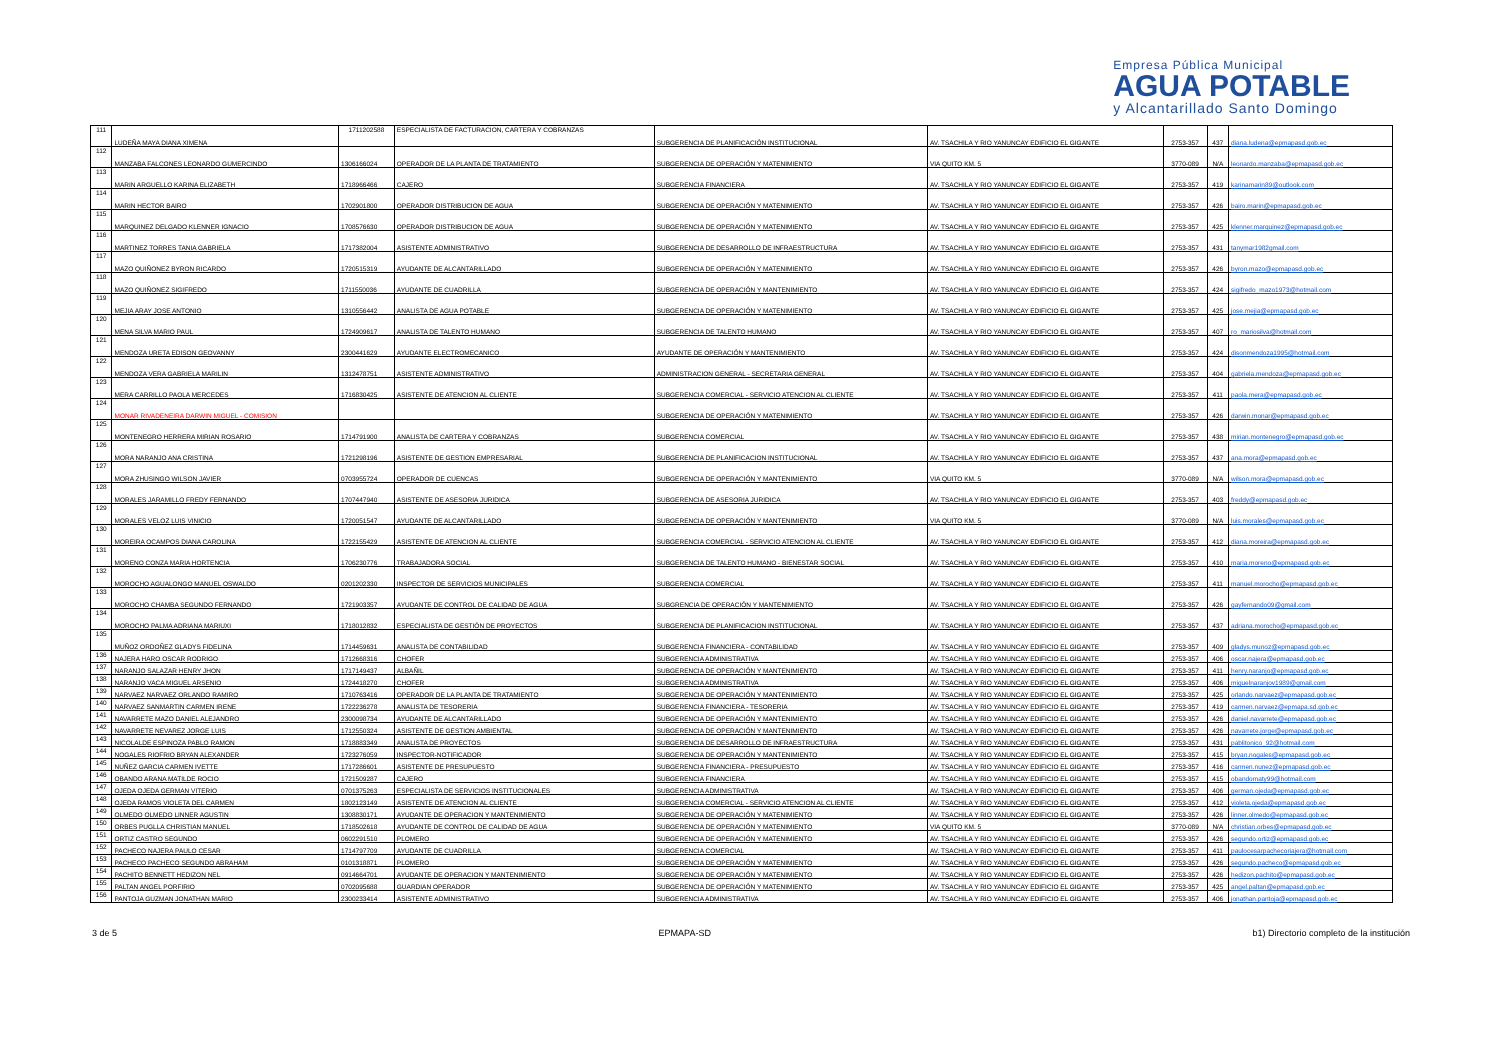Empresa Pública Municipal
AGUA POTABLE
y Alcantarillado Santo Domingo
| 111 | LUDEÑA MAYA DIANA XIMENA | 1711202588 | ESPECIALISTA DE FACTURACION, CARTERA Y COBRANZAS | SUBGERENCIA DE PLANIFICACIÓN INSTITUCIONAL | AV. TSACHILA Y RIO YANUNCAY EDIFICIO EL GIGANTE | 2753-357 | 437 | diana.ludena@epmapasd.gob.ec |
| 112 | MANZABA FALCONES LEONARDO GUMERCINDO | 1306166024 | OPERADOR DE LA PLANTA DE TRATAMIENTO | SUBGERENCIA DE OPERACIÓN Y MATENIMIENTO | VIA QUITO KM. 5 | 3770-089 | N/A | leonardo.manzaba@epmapasd.gob.ec |
| 113 | MARIN ARGUELLO KARINA ELIZABETH | 1718966466 | CAJERO | SUBGERENCIA FINANCIERA | AV. TSACHILA Y RIO YANUNCAY EDIFICIO EL GIGANTE | 2753-357 | 419 | karinamarin89@outlook.com |
| 114 | MARIN HECTOR BAIRO | 1702901800 | OPERADOR DISTRIBUCION DE AGUA | SUBGERENCIA DE OPERACIÓN Y MATENIMIENTO | AV. TSACHILA Y RIO YANUNCAY EDIFICIO EL GIGANTE | 2753-357 | 426 | bairo.marin@epmapasd.gob.ec |
| 115 | MARQUINEZ DELGADO KLENNER IGNACIO | 1708576630 | OPERADOR DISTRIBUCION DE AGUA | SUBGERENCIA DE OPERACIÓN Y MATENIMIENTO | AV. TSACHILA Y RIO YANUNCAY EDIFICIO EL GIGANTE | 2753-357 | 425 | klenner.marquinez@epmapasd.gob.ec |
| 116 | MARTINEZ TORRES TANIA GABRIELA | 1717382004 | ASISTENTE ADMINISTRATIVO | SUBGERENCIA DE DESARROLLO DE INFRAESTRUCTURA | AV. TSACHILA Y RIO YANUNCAY EDIFICIO EL GIGANTE | 2753-357 | 431 | tanymar1982gmail.com |
| 117 | MAZO QUIÑONEZ BYRON RICARDO | 1720515319 | AYUDANTE DE ALCANTARILLADO | SUBGERENCIA DE OPERACIÓN Y MATENIMIENTO | AV. TSACHILA Y RIO YANUNCAY EDIFICIO EL GIGANTE | 2753-357 | 426 | byron.mazo@epmapasd.gob.ec |
| 118 | MAZO QUIÑONEZ SIGIFREDO | 1711550036 | AYUDANTE DE CUADRILLA | SUBGERENCIA DE OPERACIÓN Y MANTENIMIENTO | AV. TSACHILA Y RIO YANUNCAY EDIFICIO EL GIGANTE | 2753-357 | 424 | sigifredo_mazo1973@hotmail.com |
| 119 | MEJIA ARAY JOSE ANTONIO | 1310556442 | ANALISTA DE AGUA POTABLE | SUBGERENCIA DE OPERACIÓN Y MATENIMIENTO | AV. TSACHILA Y RIO YANUNCAY EDIFICIO EL GIGANTE | 2753-357 | 425 | jose.mejia@epmapasd.gob.ec |
| 120 | MENA SILVA MARIO PAUL | 1724909617 | ANALISTA DE TALENTO HUMANO | SUBGERENCIA DE TALENTO HUMANO | AV. TSACHILA Y RIO YANUNCAY EDIFICIO EL GIGANTE | 2753-357 | 407 | ro_mariosilva@hotmail.com |
| 121 | MENDOZA URETA EDISON GEOVANNY | 2300441629 | AYUDANTE ELECTROMECANICO | AYUDANTE DE OPERACIÓN Y MANTENIMIENTO | AV. TSACHILA Y RIO YANUNCAY EDIFICIO EL GIGANTE | 2753-357 | 424 | disonmendoza1995@hotmail.com |
| 122 | MENDOZA VERA GABRIELA MARILIN | 1312478751 | ASISTENTE ADMINISTRATIVO | ADMINISTRACION GENERAL - SECRETARIA GENERAL | AV. TSACHILA Y RIO YANUNCAY EDIFICIO EL GIGANTE | 2753-357 | 404 | gabriela.mendoza@epmapasd.gob.ec |
| 123 | MERA CARRILLO PAOLA MERCEDES | 1716830425 | ASISTENTE DE ATENCION AL CLIENTE | SUBGERENCIA COMERCIAL - SERVICIO ATENCION AL CLIENTE | AV. TSACHILA Y RIO YANUNCAY EDIFICIO EL GIGANTE | 2753-357 | 411 | paola.mera@epmapasd.gob.ec |
| 124 | MONAR RIVADENEIRA DARWIN MIGUEL - COMISION | | | SUBGERENCIA DE OPERACIÓN Y MATENIMIENTO | AV. TSACHILA Y RIO YANUNCAY EDIFICIO EL GIGANTE | 2753-357 | 426 | darwin.monar@epmapasd.gob.ec |
| 125 | MONTENEGRO HERRERA MIRIAN ROSARIO | 1714791900 | ANALISTA DE CARTERA Y COBRANZAS | SUBGERENCIA COMERCIAL | AV. TSACHILA Y RIO YANUNCAY EDIFICIO EL GIGANTE | 2753-357 | 438 | mirian.montenegro@epmapasd.gob.ec |
| 126 | MORA NARANJO ANA CRISTINA | 1721298196 | ASISTENTE DE GESTION EMPRESARIAL | SUBGERENCIA DE PLANIFICACION INSTITUCIONAL | AV. TSACHILA Y RIO YANUNCAY EDIFICIO EL GIGANTE | 2753-357 | 437 | ana.mora@epmapasd.gob.ec |
| 127 | MORA ZHUSINGO WILSON JAVIER | 0703955724 | OPERADOR DE CUENCAS | SUBGERENCIA DE OPERACIÓN Y MANTENIMIENTO | VIA QUITO KM. 5 | 3770-089 | N/A | wilson.mora@epmapasd.gob.ec |
| 128 | MORALES JARAMILLO FREDY FERNANDO | 1707447940 | ASISTENTE DE ASESORIA JURIDICA | SUBGERENCIA DE ASESORIA JURIDICA | AV. TSACHILA Y RIO YANUNCAY EDIFICIO EL GIGANTE | 2753-357 | 403 | freddy@epmapasd.gob.ec |
| 129 | MORALES VELOZ LUIS VINICIO | 1720051547 | AYUDANTE DE ALCANTARILLADO | SUBGERENCIA DE OPERACIÓN Y MANTENIMIENTO | VIA QUITO KM. 5 | 3770-089 | N/A | luis.morales@epmapasd.gob.ec |
| 130 | MOREIRA OCAMPOS DIANA CAROLINA | 1722155429 | ASISTENTE DE ATENCION AL CLIENTE | SUBGERENCIA COMERCIAL - SERVICIO ATENCION AL CLIENTE | AV. TSACHILA Y RIO YANUNCAY EDIFICIO EL GIGANTE | 2753-357 | 412 | diana.moreira@epmapasd.gob.ec |
| 131 | MORENO CONZA MARIA HORTENCIA | 1706230776 | TRABAJADORA SOCIAL | SUBGERENCIA DE TALENTO HUMANO - BIENESTAR SOCIAL | AV. TSACHILA Y RIO YANUNCAY EDIFICIO EL GIGANTE | 2753-357 | 410 | maria.moreno@epmapasd.gob.ec |
| 132 | MOROCHO AGUALONGO MANUEL OSWALDO | 0201202330 | INSPECTOR DE SERVICIOS MUNICIPALES | SUBGERENCIA COMERCIAL | AV. TSACHILA Y RIO YANUNCAY EDIFICIO EL GIGANTE | 2753-357 | 411 | manuel.morocho@epmapasd.gob.ec |
| 133 | MOROCHO CHAMBA SEGUNDO FERNANDO | 1721903357 | AYUDANTE DE CONTROL DE CALIDAD DE AGUA | SUBGRENCIA DE OPERACIÓN Y MANTENIMIENTO | AV. TSACHILA Y RIO YANUNCAY EDIFICIO EL GIGANTE | 2753-357 | 426 | gayfernando09@gmail.com |
| 134 | MOROCHO PALMA ADRIANA MARIUXI | 1718012832 | ESPECIALISTA DE GESTIÓN DE PROYECTOS | SUBGERENCIA DE PLANIFICACION INSTITUCIONAL | AV. TSACHILA Y RIO YANUNCAY EDIFICIO EL GIGANTE | 2753-357 | 437 | adriana.morocho@epmapasd.gob.ec |
| 135 | MUÑOZ ORDOÑEZ GLADYS FIDELINA | 1714459631 | ANALISTA DE CONTABILIDAD | SUBGERENCIA FINANCIERA - CONTABILIDAD | AV. TSACHILA Y RIO YANUNCAY EDIFICIO EL GIGANTE | 2753-357 | 409 | gladys.munoz@epmapasd.gob.ec |
| 136 | NAJERA HARO OSCAR RODRIGO | 1712668316 | CHOFER | SUBGERENCIA ADMINISTRATIVA | AV. TSACHILA Y RIO YANUNCAY EDIFICIO EL GIGANTE | 2753-357 | 406 | oscar.najera@epmapasd.gob.ec |
| 137 | NARANJO SALAZAR HENRY JHON | 1717149437 | ALBAÑIL | SUBGERENCIA DE OPERACIÓN Y MANTENIMIENTO | AV. TSACHILA Y RIO YANUNCAY EDIFICIO EL GIGANTE | 2753-357 | 411 | henry.naranjo@epmapasd.gob.ec |
| 138 | NARANJO VACA MIGUEL ARSENIO | 1724418270 | CHOFER | SUBGERENCIA ADMINISTRATIVA | AV. TSACHILA Y RIO YANUNCAY EDIFICIO EL GIGANTE | 2753-357 | 406 | miguelnaranjov1989@gmail.com |
| 139 | NARVAEZ NARVAEZ ORLANDO RAMIRO | 1710763416 | OPERADOR DE LA PLANTA DE TRATAMIENTO | SUBGERENCIA DE OPERACIÓN Y MANTENIMIENTO | AV. TSACHILA Y RIO YANUNCAY EDIFICIO EL GIGANTE | 2753-357 | 425 | orlando.narvaez@epmapasd.gob.ec |
| 140 | NARVAEZ SANMARTIN CARMEN IRENE | 1722236278 | ANALISTA DE TESORERIA | SUBGERENCIA FINANCIERA - TESORERIA | AV. TSACHILA Y RIO YANUNCAY EDIFICIO EL GIGANTE | 2753-357 | 419 | carmen.narvaez@epmapa.sd.gob.ec |
| 141 | NAVARRETE MAZO DANIEL ALEJANDRO | 2300098734 | AYUDANTE DE ALCANTARILLADO | SUBGERENCIA DE OPERACIÓN Y MANTENIMIENTO | AV. TSACHILA Y RIO YANUNCAY EDIFICIO EL GIGANTE | 2753-357 | 426 | daniel.navarrete@epmapasd.gob.ec |
| 142 | NAVARRETE NEVAREZ JORGE LUIS | 1712550324 | ASISTENTE DE GESTION AMBIENTAL | SUBGERENCIA DE OPERACIÓN Y MANTENIMIENTO | AV. TSACHILA Y RIO YANUNCAY EDIFICIO EL GIGANTE | 2753-357 | 426 | navarrete.jorge@epmapasd.gob.ec |
| 143 | NICOLALDE ESPINOZA PABLO RAMON | 1718883349 | ANALISTA DE PROYECTOS | SUBGERENCIA DE DESARROLLO DE INFRAESTRUCTURA | AV. TSACHILA Y RIO YANUNCAY EDIFICIO EL GIGANTE | 2753-357 | 431 | pablitonico_92@hotmail.com |
| 144 | NOGALES RIOFRIO BRYAN ALEXANDER | 1723276059 | INSPECTOR-NOTIFICADOR | SUBGERENCIA DE OPERACIÓN Y MANTENIMIENTO | AV. TSACHILA Y RIO YANUNCAY EDIFICIO EL GIGANTE | 2753-357 | 415 | bryan.nogales@epmapasd.gob.ec |
| 145 | NUÑEZ GARCIA CARMEN IVETTE | 1717286601 | ASISTENTE DE PRESUPUESTO | SUBGERENCIA FINANCIERA - PRESUPUESTO | AV. TSACHILA Y RIO YANUNCAY EDIFICIO EL GIGANTE | 2753-357 | 416 | carmen.nunez@epmapasd.gob.ec |
| 146 | OBANDO ARANA MATILDE ROCIO | 1721509287 | CAJERO | SUBGERENCIA FINANCIERA | AV. TSACHILA Y RIO YANUNCAY EDIFICIO EL GIGANTE | 2753-357 | 415 | obandomaty99@hotmail.com |
| 147 | OJEDA OJEDA GERMAN VITERIO | 0701375263 | ESPECIALISTA DE SERVICIOS INSTITUCIONALES | SUBGERENCIA ADMINISTRATIVA | AV. TSACHILA Y RIO YANUNCAY EDIFICIO EL GIGANTE | 2753-357 | 406 | german.ojeda@epmapasd.gob.ec |
| 148 | OJEDA RAMOS VIOLETA DEL CARMEN | 1802123149 | ASISTENTE DE ATENCION AL CLIENTE | SUBGERENCIA COMERCIAL - SERVICIO ATENCION AL CLIENTE | AV. TSACHILA Y RIO YANUNCAY EDIFICIO EL GIGANTE | 2753-357 | 412 | violeta.ojeda@epmapasd.gob.ec |
| 149 | OLMEDO OLMEDO LINNER AGUSTIN | 1308830171 | AYUDANTE DE OPERACION Y MANTENIMIENTO | SUBGERENCIA DE OPERACIÓN Y MATENIMIENTO | AV. TSACHILA Y RIO YANUNCAY EDIFICIO EL GIGANTE | 2753-357 | 426 | linner.olmedo@epmapasd.gob.ec |
| 150 | ORBES PUGLLA CHRISTIAN MANUEL | 1718502618 | AYUDANTE DE CONTROL DE CALIDAD DE AGUA | SUBGERENCIA DE OPERACIÓN Y MATENIMIENTO | VIA QUITO KM. 5 | 3770-089 | N/A | christian.orbes@epmapasd.gob.ec |
| 151 | ORTIZ CASTRO SEGUNDO | 0602291510 | PLOMERO | SUBGERENCIA DE OPERACIÓN Y MATENIMIENTO | AV. TSACHILA Y RIO YANUNCAY EDIFICIO EL GIGANTE | 2753-357 | 426 | segundo.ortiz@epmapasd.gob.ec |
| 152 | PACHECO NAJERA PAULO CESAR | 1714797709 | AYUDANTE DE CUADRILLA | SUBGERENCIA COMERCIAL | AV. TSACHILA Y RIO YANUNCAY EDIFICIO EL GIGANTE | 2753-357 | 411 | paulocesarpachecoriajera@hotmail.com |
| 153 | PACHECO PACHECO SEGUNDO ABRAHAM | 0101318871 | PLOMERO | SUBGERENCIA DE OPERACIÓN Y MATENIMIENTO | AV. TSACHILA Y RIO YANUNCAY EDIFICIO EL GIGANTE | 2753-357 | 426 | segundo.pacheco@epmapasd.gob.ec |
| 154 | PACHITO BENNETT HEDIZON NEL | 0914664701 | AYUDANTE DE OPERACION Y MANTENIMIENTO | SUBGERENCIA DE OPERACIÓN Y MATENIMIENTO | AV. TSACHILA Y RIO YANUNCAY EDIFICIO EL GIGANTE | 2753-357 | 426 | hedizon.pachito@epmapasd.gob.ec |
| 155 | PALTAN ANGEL PORFIRIO | 0702095688 | GUARDIAN OPERADOR | SUBGERENCIA DE OPERACIÓN Y MATENIMIENTO | AV. TSACHILA Y RIO YANUNCAY EDIFICIO EL GIGANTE | 2753-357 | 425 | angel.paltan@epmapasd.gob.ec |
| 156 | PANTOJA GUZMAN JONATHAN MARIO | 2300233414 | ASISTENTE ADMINISTRATIVO | SUBGERENCIA ADMINISTRATIVA | AV. TSACHILA Y RIO YANUNCAY EDIFICIO EL GIGANTE | 2753-357 | 406 | jonathan.pantoja@epmapasd.gob.ec |
3 de 5 EPMAPA-SD b1) Directorio completo de la institución